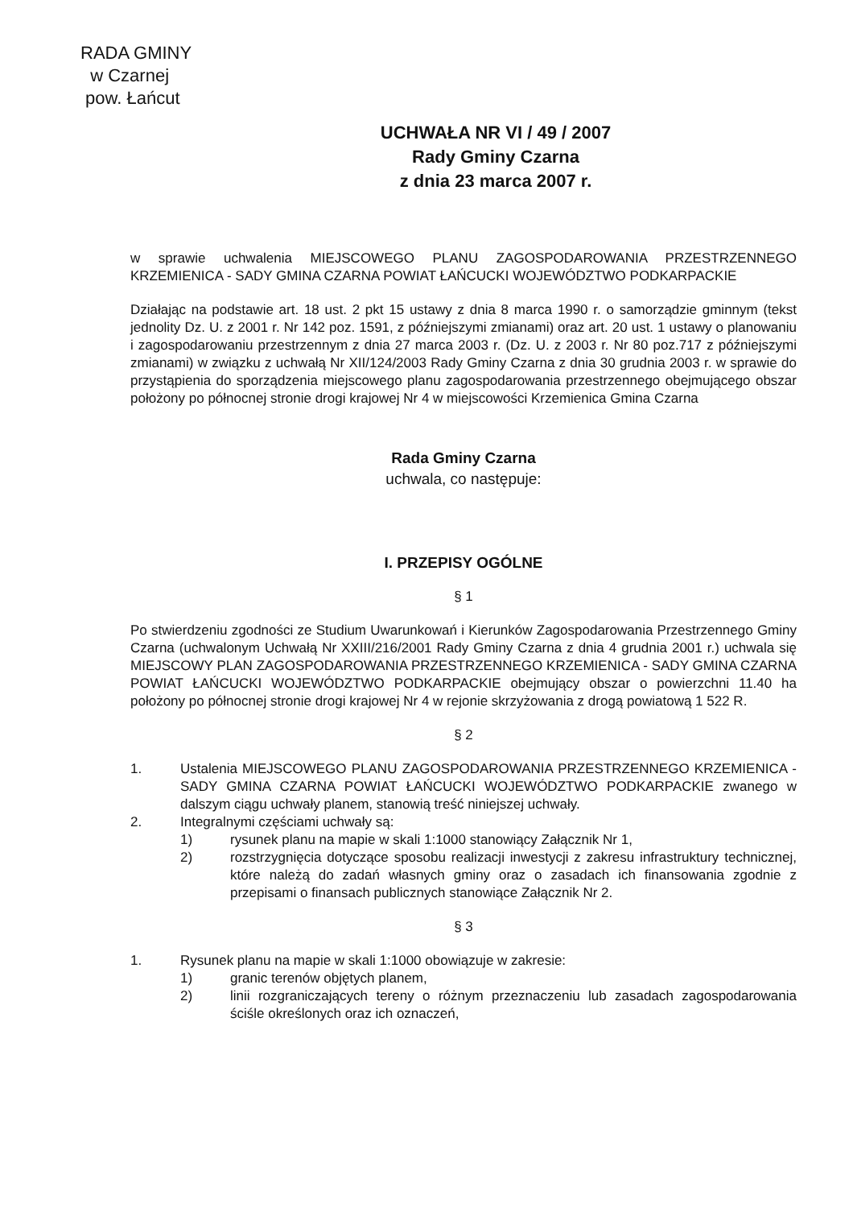RADA GMINY
w Czarnej
pow. Łańcut
UCHWAŁA NR VI / 49 / 2007
Rady Gminy Czarna
z dnia 23 marca 2007 r.
w sprawie uchwalenia MIEJSCOWEGO PLANU ZAGOSPODAROWANIA PRZESTRZENNEGO KRZEMIENICA - SADY GMINA CZARNA POWIAT ŁAŃCUCKI WOJEWÓDZTWO PODKARPACKIE
Działając na podstawie art. 18 ust. 2 pkt 15 ustawy z dnia 8 marca 1990 r. o samorządzie gminnym (tekst jednolity Dz. U. z 2001 r. Nr 142 poz. 1591, z późniejszymi zmianami) oraz art. 20 ust. 1 ustawy o planowaniu i zagospodarowaniu przestrzennym z dnia 27 marca 2003 r. (Dz. U. z 2003 r. Nr 80 poz.717 z późniejszymi zmianami) w związku z uchwałą Nr XII/124/2003 Rady Gminy Czarna z dnia 30 grudnia 2003 r. w sprawie do przystąpienia do sporządzenia miejscowego planu zagospodarowania przestrzennego obejmującego obszar położony po północnej stronie drogi krajowej Nr 4 w miejscowości Krzemienica Gmina Czarna
Rada Gminy Czarna
uchwala, co następuje:
I. PRZEPISY OGÓLNE
§ 1
Po stwierdzeniu zgodności ze Studium Uwarunkowań i Kierunków Zagospodarowania Przestrzennego Gminy Czarna (uchwalonym Uchwałą Nr XXIII/216/2001 Rady Gminy Czarna z dnia 4 grudnia 2001 r.) uchwala się MIEJSCOWY PLAN ZAGOSPODAROWANIA PRZESTRZENNEGO KRZEMIENICA - SADY GMINA CZARNA POWIAT ŁAŃCUCKI WOJEWÓDZTWO PODKARPACKIE obejmujący obszar o powierzchni 11.40 ha położony po północnej stronie drogi krajowej Nr 4 w rejonie skrzyżowania z drogą powiatową 1 522 R.
§ 2
1. Ustalenia MIEJSCOWEGO PLANU ZAGOSPODAROWANIA PRZESTRZENNEGO KRZEMIENICA - SADY GMINA CZARNA POWIAT ŁAŃCUCKI WOJEWÓDZTWO PODKARPACKIE zwanego w dalszym ciągu uchwały planem, stanowią treść niniejszej uchwały.
2. Integralnymi częściami uchwały są:
1) rysunek planu na mapie w skali 1:1000 stanowiący Załącznik Nr 1,
2) rozstrzygnięcia dotyczące sposobu realizacji inwestycji z zakresu infrastruktury technicznej, które należą do zadań własnych gminy oraz o zasadach ich finansowania zgodnie z przepisami o finansach publicznych stanowiące Załącznik Nr 2.
§ 3
1. Rysunek planu na mapie w skali 1:1000 obowiązuje w zakresie:
1) granic terenów objętych planem,
2) linii rozgraniczających tereny o różnym przeznaczeniu lub zasadach zagospodarowania ściśle określonych oraz ich oznaczeń,